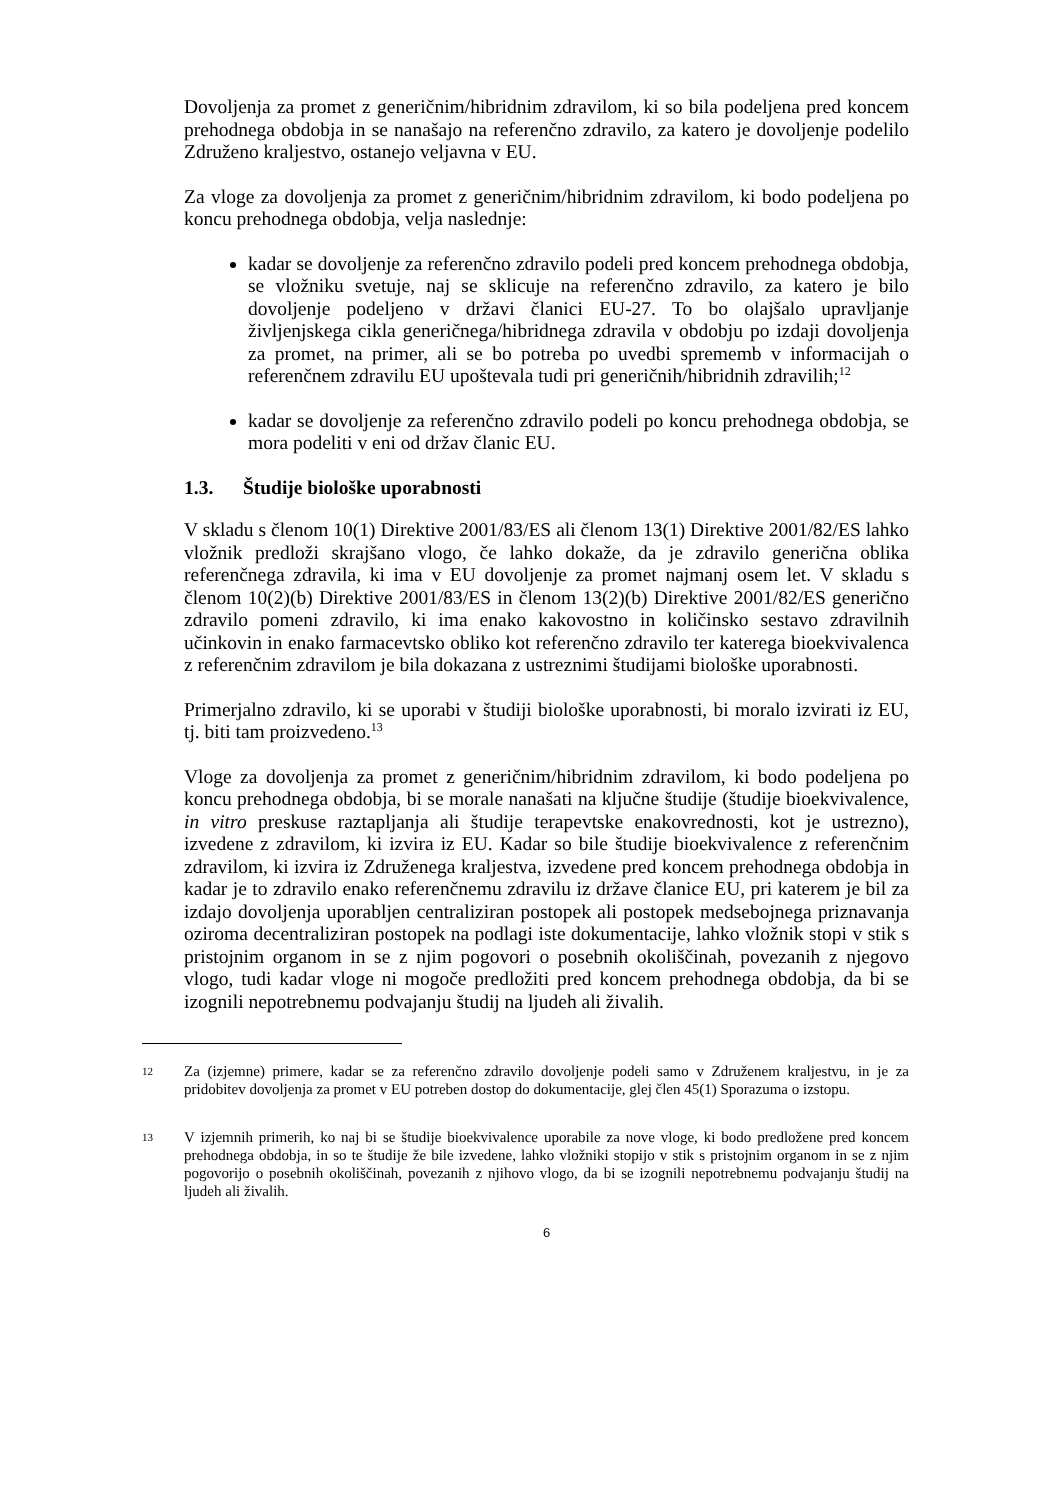Dovoljenja za promet z generičnim/hibridnim zdravilom, ki so bila podeljena pred koncem prehodnega obdobja in se nanašajo na referenčno zdravilo, za katero je dovoljenje podelilo Združeno kraljestvo, ostanejo veljavna v EU.
Za vloge za dovoljenja za promet z generičnim/hibridnim zdravilom, ki bodo podeljena po koncu prehodnega obdobja, velja naslednje:
kadar se dovoljenje za referenčno zdravilo podeli pred koncem prehodnega obdobja, se vložniku svetuje, naj se sklicuje na referenčno zdravilo, za katero je bilo dovoljenje podeljeno v državi članici EU-27. To bo olajšalo upravljanje življenjskega cikla generičnega/hibridnega zdravila v obdobju po izdaji dovoljenja za promet, na primer, ali se bo potreba po uvedbi sprememb v informacijah o referenčnem zdravilu EU upoštevala tudi pri generičnih/hibridnih zdravilih;<sup>12</sup>
kadar se dovoljenje za referenčno zdravilo podeli po koncu prehodnega obdobja, se mora podeliti v eni od držav članic EU.
1.3. Študije biološke uporabnosti
V skladu s členom 10(1) Direktive 2001/83/ES ali členom 13(1) Direktive 2001/82/ES lahko vložnik predloži skrajšano vlogo, če lahko dokaže, da je zdravilo generična oblika referenčnega zdravila, ki ima v EU dovoljenje za promet najmanj osem let. V skladu s členom 10(2)(b) Direktive 2001/83/ES in členom 13(2)(b) Direktive 2001/82/ES generično zdravilo pomeni zdravilo, ki ima enako kakovostno in količinsko sestavo zdravilnih učinkovin in enako farmacevtsko obliko kot referenčno zdravilo ter katerega bioekvivalenca z referenčnim zdravilom je bila dokazana z ustreznimi študijami biološke uporabnosti.
Primerjalno zdravilo, ki se uporabi v študiji biološke uporabnosti, bi moralo izvirati iz EU, tj. biti tam proizvedeno.<sup>13</sup>
Vloge za dovoljenja za promet z generičnim/hibridnim zdravilom, ki bodo podeljena po koncu prehodnega obdobja, bi se morale nanašati na ključne študije (študije bioekvivalence, in vitro preskuse raztapljanja ali študije terapevtske enakovrednosti, kot je ustrezno), izvedene z zdravilom, ki izvira iz EU. Kadar so bile študije bioekvivalence z referenčnim zdravilom, ki izvira iz Združenega kraljestva, izvedene pred koncem prehodnega obdobja in kadar je to zdravilo enako referenčnemu zdravilu iz države članice EU, pri katerem je bil za izdajo dovoljenja uporabljen centraliziran postopek ali postopek medsebojnega priznavanja oziroma decentraliziran postopek na podlagi iste dokumentacije, lahko vložnik stopi v stik s pristojnim organom in se z njim pogovori o posebnih okoliščinah, povezanih z njegovo vlogo, tudi kadar vloge ni mogoče predložiti pred koncem prehodnega obdobja, da bi se izognili nepotrebnemu podvajanju študij na ljudeh ali živalih.
12
Za (izjemne) primere, kadar se za referenčno zdravilo dovoljenje podeli samo v Združenem kraljestvu, in je za pridobitev dovoljenja za promet v EU potreben dostop do dokumentacije, glej člen 45(1) Sporazuma o izstopu.
13
V izjemnih primerih, ko naj bi se študije bioekvivalence uporabile za nove vloge, ki bodo predložene pred koncem prehodnega obdobja, in so te študije že bile izvedene, lahko vložniki stopijo v stik s pristojnim organom in se z njim pogovorijo o posebnih okoliščinah, povezanih z njihovo vlogo, da bi se izognili nepotrebnemu podvajanju študij na ljudeh ali živalih.
6